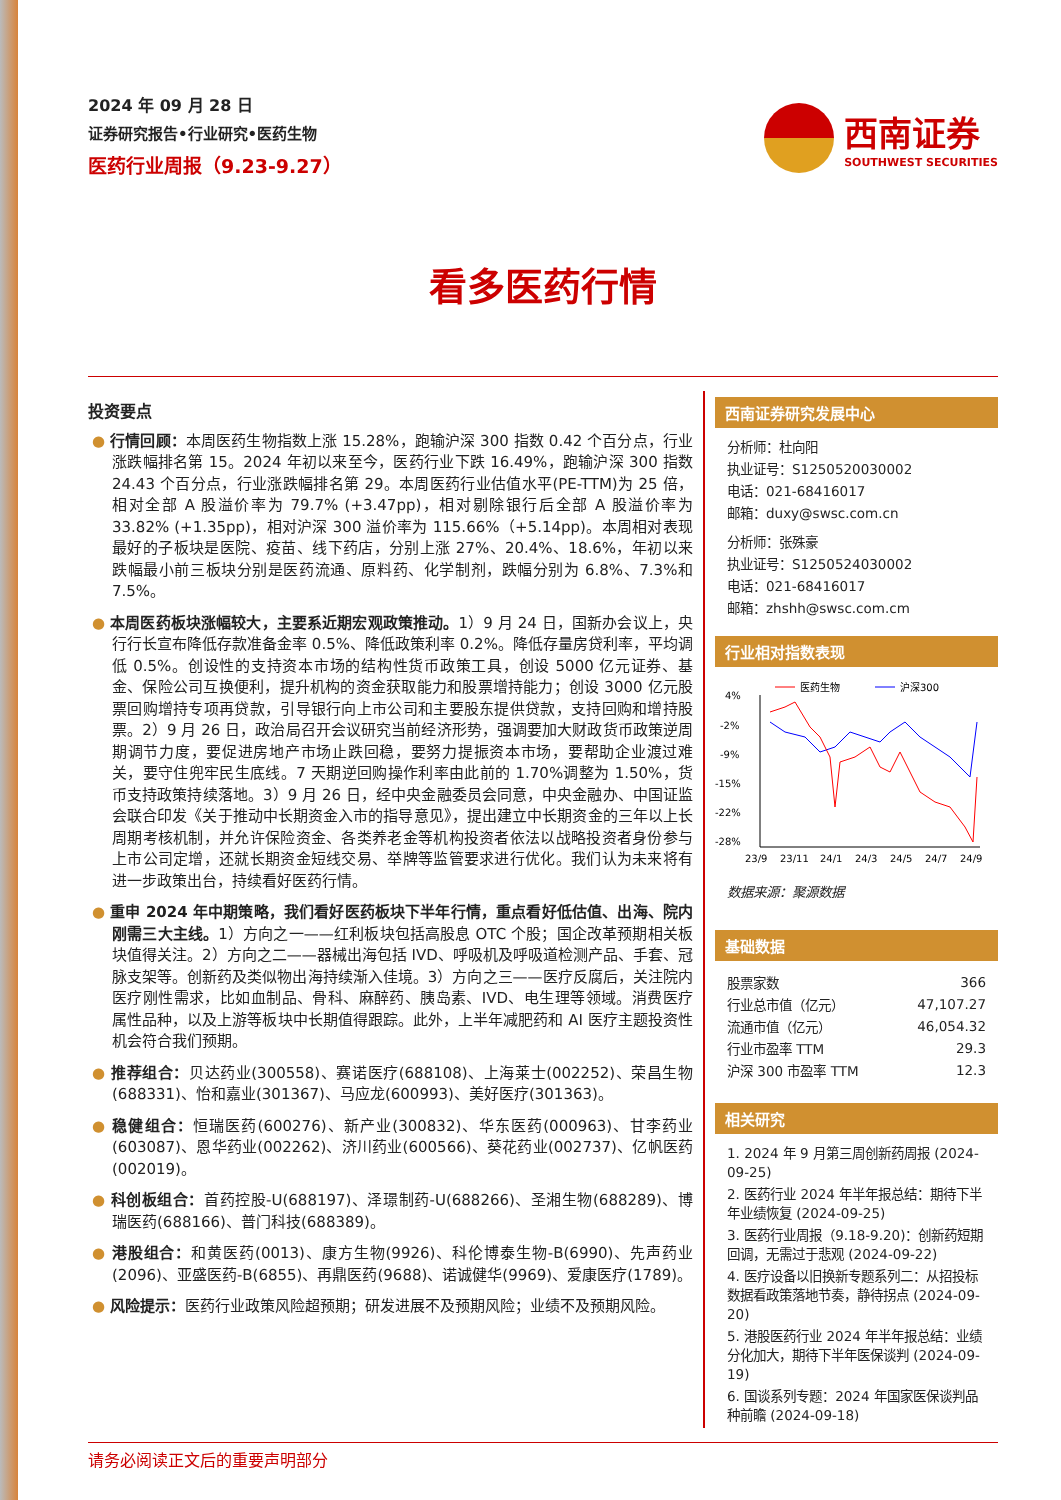2024 年 09 月 28 日
证券研究报告•行业研究•医药生物
医药行业周报（9.23-9.27）
西南证券
SOUTHWEST SECURITIES
看多医药行情
投资要点
● 行情回顾：本周医药生物指数上涨 15.28%，跑输沪深 300 指数 0.42 个百分点，行业涨跌幅排名第 15。2024 年初以来至今，医药行业下跌 16.49%，跑输沪深 300 指数 24.43 个百分点，行业涨跌幅排名第 29。本周医药行业估值水平(PE-TTM)为 25 倍，相对全部 A 股溢价率为 79.7% (+3.47pp)，相对剔除银行后全部 A 股溢价率为 33.82% (+1.35pp)，相对沪深 300 溢价率为 115.66%（+5.14pp)。本周相对表现最好的子板块是医院、疫苗、线下药店，分别上涨 27%、20.4%、18.6%，年初以来跌幅最小前三板块分别是医药流通、原料药、化学制剂，跌幅分别为 6.8%、7.3%和 7.5%。
● 本周医药板块涨幅较大，主要系近期宏观政策推动。1）9 月 24 日，国新办会议上，央行行长宣布降低存款准备金率 0.5%、降低政策利率 0.2%。降低存量房贷利率，平均调低 0.5%。创设性的支持资本市场的结构性货币政策工具，创设 5000 亿元证券、基金、保险公司互换便利，提升机构的资金获取能力和股票增持能力；创设 3000 亿元股票回购增持专项再贷款，引导银行向上市公司和主要股东提供贷款，支持回购和增持股票。2）9 月 26 日，政治局召开会议研究当前经济形势，强调要加大财政货币政策逆周期调节力度，要促进房地产市场止跌回稳，要努力提振资本市场，要帮助企业渡过难关，要守住兜牢民生底线。7 天期逆回购操作利率由此前的 1.70%调整为 1.50%，货币支持政策持续落地。3）9 月 26 日，经中央金融委员会同意，中央金融办、中国证监会联合印发《关于推动中长期资金入市的指导意见》，提出建立中长期资金的三年以上长周期考核机制，并允许保险资金、各类养老金等机构投资者依法以战略投资者身份参与上市公司定增，还就长期资金短线交易、举牌等监管要求进行优化。我们认为未来将有进一步政策出台，持续看好医药行情。
● 重申 2024 年中期策略，我们看好医药板块下半年行情，重点看好低估值、出海、院内刚需三大主线。1）方向之一——红利板块包括高股息 OTC 个股；国企改革预期相关板块值得关注。2）方向之二——器械出海包括 IVD、呼吸机及呼吸道检测产品、手套、冠脉支架等。创新药及类似物出海持续渐入佳境。3）方向之三——医疗反腐后，关注院内医疗刚性需求，比如血制品、骨科、麻醉药、胰岛素、IVD、电生理等领域。消费医疗属性品种，以及上游等板块中长期值得跟踪。此外，上半年减肥药和 AI 医疗主题投资性机会符合我们预期。
● 推荐组合：贝达药业(300558)、赛诺医疗(688108)、上海莱士(002252)、荣昌生物(688331)、怡和嘉业(301367)、马应龙(600993)、美好医疗(301363)。
● 稳健组合：恒瑞医药(600276)、新产业(300832)、华东医药(000963)、甘李药业(603087)、恩华药业(002262)、济川药业(600566)、葵花药业(002737)、亿帆医药(002019)。
● 科创板组合：首药控股-U(688197)、泽璟制药-U(688266)、圣湘生物(688289)、博瑞医药(688166)、普门科技(688389)。
● 港股组合：和黄医药(0013)、康方生物(9926)、科伦博泰生物-B(6990)、先声药业(2096)、亚盛医药-B(6855)、再鼎医药(9688)、诺诚健华(9969)、爱康医疗(1789)。
● 风险提示：医药行业政策风险超预期；研发进展不及预期风险；业绩不及预期风险。
西南证券研究发展中心
分析师：杜向阳
执业证号：S1250520030002
电话：021-68416017
邮箱：duxy@swsc.com.cn
分析师：张殊豪
执业证号：S1250524030002
电话：021-68416017
邮箱：zhshh@swsc.com.cm
行业相对指数表现
医药生物
沪深300
4%
-2%
-9%
-15%
-22%
-28%
23/9
23/11
24/1
24/3
24/5
24/7
24/9
数据来源：聚源数据
基础数据
| 股票家数 | 366 |
| 行业总市值（亿元） | 47,107.27 |
| 流通市值（亿元） | 46,054.32 |
| 行业市盈率 TTM | 29.3 |
| 沪深 300 市盈率 TTM | 12.3 |
相关研究
1. 2024 年 9 月第三周创新药周报 (2024-09-25)
2. 医药行业 2024 年半年报总结：期待下半年业绩恢复 (2024-09-25)
3. 医药行业周报（9.18-9.20)：创新药短期回调，无需过于悲观 (2024-09-22)
4. 医疗设备以旧换新专题系列二：从招投标数据看政策落地节奏，静待拐点 (2024-09-20)
5. 港股医药行业 2024 年半年报总结：业绩分化加大，期待下半年医保谈判 (2024-09-19)
6. 国谈系列专题：2024 年国家医保谈判品种前瞻 (2024-09-18)
请务必阅读正文后的重要声明部分